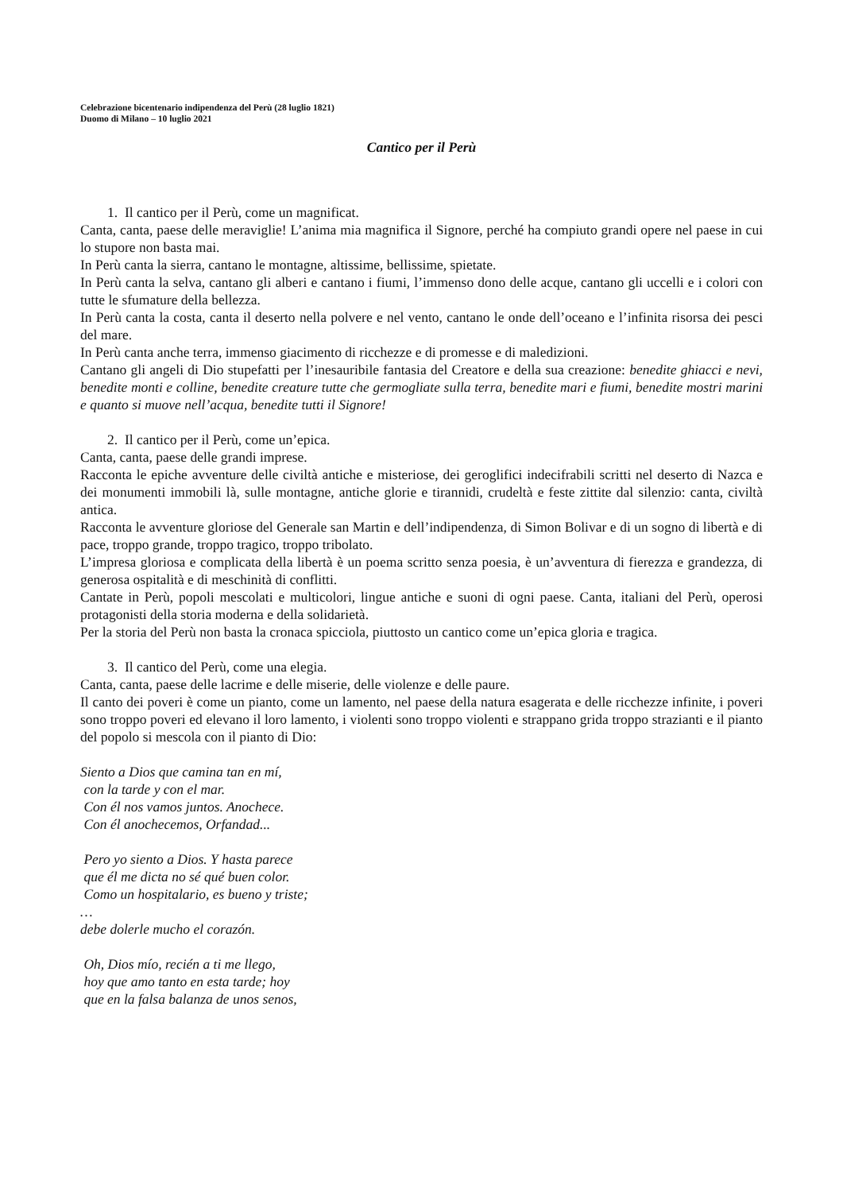Celebrazione bicentenario indipendenza del Perù (28 luglio 1821)
Duomo di Milano – 10 luglio 2021
Cantico per il Perù
1. Il cantico per il Perù, come un magnificat.
Canta, canta, paese delle meraviglie! L’anima mia magnifica il Signore, perché ha compiuto grandi opere nel paese in cui lo stupore non basta mai.
In Perù canta la sierra, cantano le montagne, altissime, bellissime, spietate.
In Perù canta la selva, cantano gli alberi e cantano i fiumi, l’immenso dono delle acque, cantano gli uccelli e i colori con tutte le sfumature della bellezza.
In Perù canta la costa, canta il deserto nella polvere e nel vento, cantano le onde dell’oceano e l’infinita risorsa dei pesci del mare.
In Perù canta anche terra, immenso giacimento di ricchezze e di promesse e di maledizioni.
Cantano gli angeli di Dio stupefatti per l’inesauribile fantasia del Creatore e della sua creazione: benedite ghiacci e nevi, benedite monti e colline, benedite creature tutte che germogliate sulla terra, benedite mari e fiumi, benedite mostri marini e quanto si muove nell’acqua, benedite tutti il Signore!
2. Il cantico per il Perù, come un’epica.
Canta, canta, paese delle grandi imprese.
Racconta le epiche avventure delle civiltà antiche e misteriose, dei geroglifici indecifrabili scritti nel deserto di Nazca e dei monumenti immobili là, sulle montagne, antiche glorie e tirannidi, crudeltà e feste zittite dal silenzio: canta, civiltà antica.
Racconta le avventure gloriose del Generale san Martin e dell’indipendenza, di Simon Bolivar e di un sogno di libertà e di pace, troppo grande, troppo tragico, troppo tribolato.
L’impresa gloriosa e complicata della libertà è un poema scritto senza poesia, è un’avventura di fierezza e grandezza, di generosa ospitalità e di meschinità di conflitti.
Cantate in Perù, popoli mescolati e multicolori, lingue antiche e suoni di ogni paese. Canta, italiani del Perù, operosi protagonisti della storia moderna e della solidarietà.
Per la storia del Perù non basta la cronaca spicciola, piuttosto un cantico come un’epica gloria e tragica.
3. Il cantico del Perù, come una elegia.
Canta, canta, paese delle lacrime e delle miserie, delle violenze e delle paure.
Il canto dei poveri è come un pianto, come un lamento, nel paese della natura esagerata e delle ricchezze infinite, i poveri sono troppo poveri ed elevano il loro lamento, i violenti sono troppo violenti e strappano grida troppo strazianti e il pianto del popolo si mescola con il pianto di Dio:
Siento a Dios que camina tan en mí,
con la tarde y con el mar.
Con él nos vamos juntos. Anochece.
Con él anochecemos, Orfandad...
Pero yo siento a Dios. Y hasta parece
que él me dicta no sé qué buen color.
Como un hospitalario, es bueno y triste;
…
debe dolerle mucho el corazón.
Oh, Dios mío, recién a ti me llego,
hoy que amo tanto en esta tarde; hoy
que en la falsa balanza de unos senos,